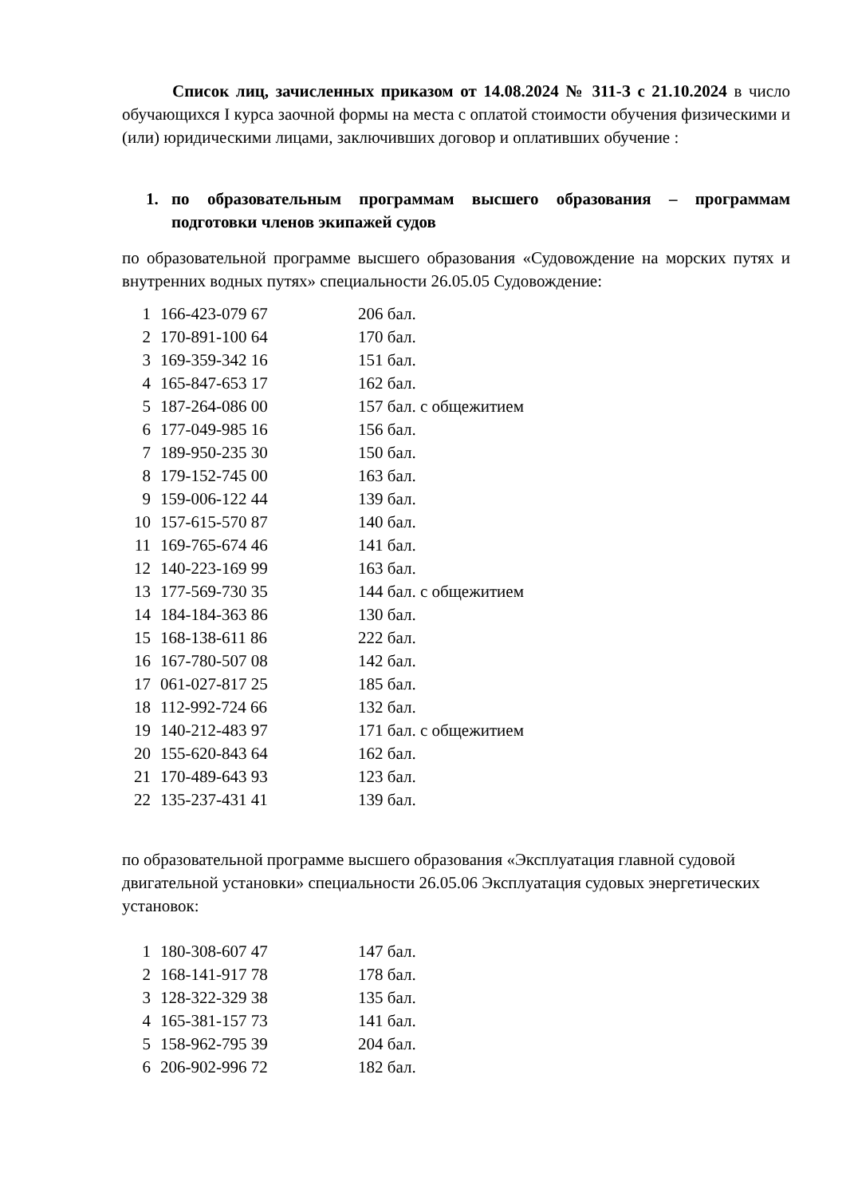Список лиц, зачисленных приказом от 14.08.2024 № 311-З с 21.10.2024 в число обучающихся I курса заочной формы на места с оплатой стоимости обучения физическими и (или) юридическими лицами, заключивших договор и оплативших обучение :
1. по образовательным программам высшего образования – программам подготовки членов экипажей судов
по образовательной программе высшего образования «Судовождение на морских путях и внутренних водных путях» специальности 26.05.05 Судовождение:
| 1 | 166-423-079 67 | 206 бал. |
| 2 | 170-891-100 64 | 170 бал. |
| 3 | 169-359-342 16 | 151 бал. |
| 4 | 165-847-653 17 | 162 бал. |
| 5 | 187-264-086 00 | 157 бал. с общежитием |
| 6 | 177-049-985 16 | 156 бал. |
| 7 | 189-950-235 30 | 150 бал. |
| 8 | 179-152-745 00 | 163 бал. |
| 9 | 159-006-122 44 | 139 бал. |
| 10 | 157-615-570 87 | 140 бал. |
| 11 | 169-765-674 46 | 141 бал. |
| 12 | 140-223-169 99 | 163 бал. |
| 13 | 177-569-730 35 | 144 бал. с общежитием |
| 14 | 184-184-363 86 | 130 бал. |
| 15 | 168-138-611 86 | 222 бал. |
| 16 | 167-780-507 08 | 142 бал. |
| 17 | 061-027-817 25 | 185 бал. |
| 18 | 112-992-724 66 | 132 бал. |
| 19 | 140-212-483 97 | 171 бал. с общежитием |
| 20 | 155-620-843 64 | 162 бал. |
| 21 | 170-489-643 93 | 123 бал. |
| 22 | 135-237-431 41 | 139 бал. |
по образовательной программе высшего образования «Эксплуатация главной судовой двигательной установки» специальности 26.05.06 Эксплуатация судовых энергетических установок:
| 1 | 180-308-607 47 | 147 бал. |
| 2 | 168-141-917 78 | 178 бал. |
| 3 | 128-322-329 38 | 135 бал. |
| 4 | 165-381-157 73 | 141 бал. |
| 5 | 158-962-795 39 | 204 бал. |
| 6 | 206-902-996 72 | 182 бал. |